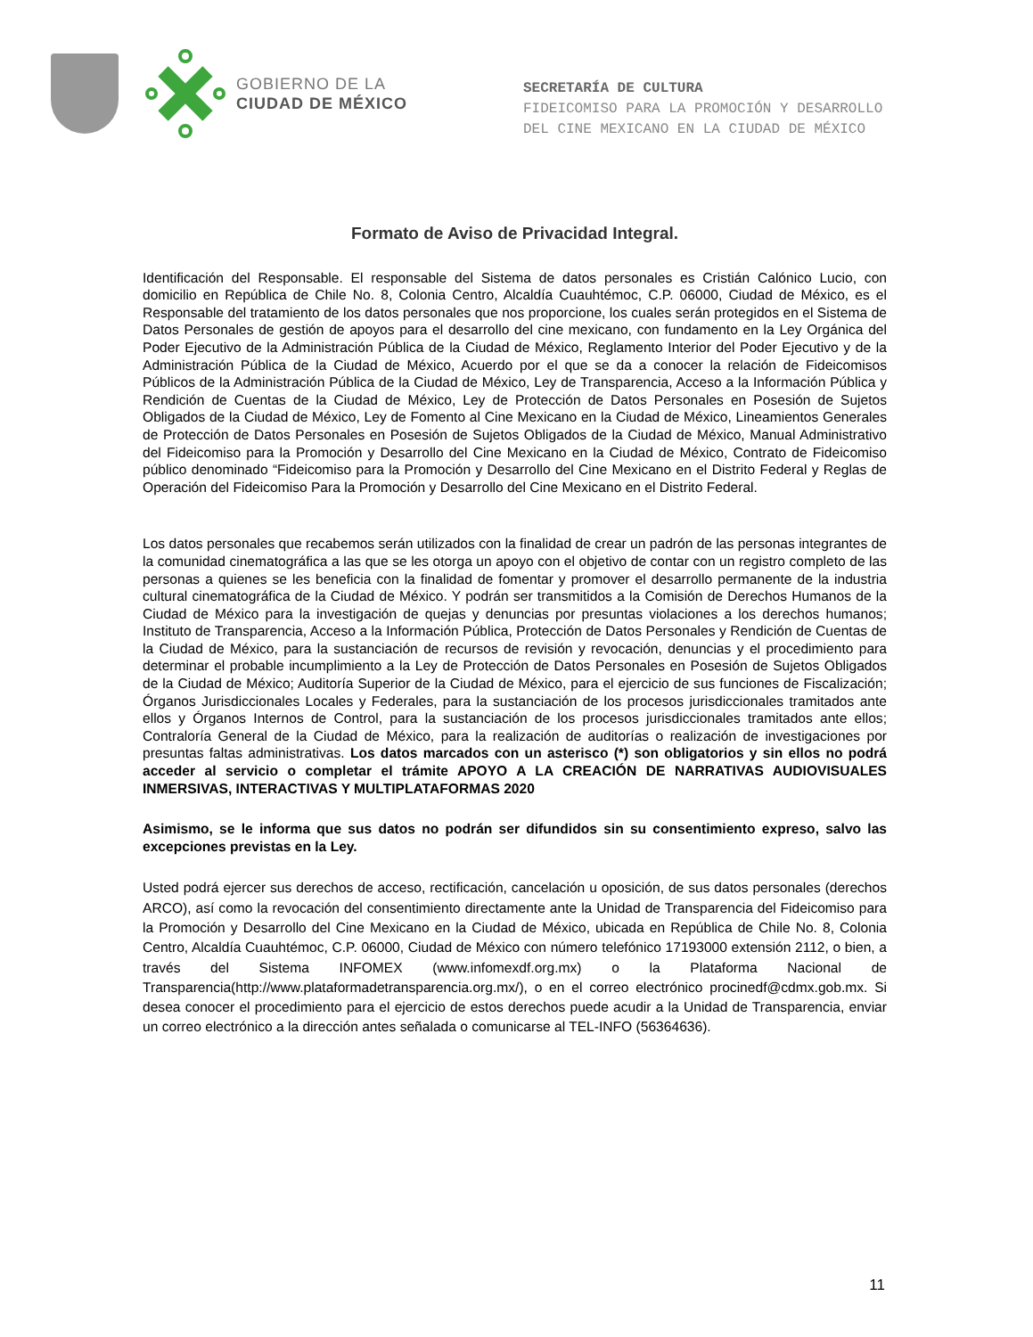GOBIERNO DE LA
CIUDAD DE MÉXICO
SECRETARÍA DE CULTURA
FIDEICOMISO PARA LA PROMOCIÓN Y DESARROLLO
DEL CINE MEXICANO EN LA CIUDAD DE MÉXICO
Formato de Aviso de Privacidad Integral.
Identificación del Responsable. El responsable del Sistema de datos personales es Cristián Calónico Lucio, con domicilio en República de Chile No. 8, Colonia Centro, Alcaldía Cuauhtémoc, C.P. 06000, Ciudad de México, es el Responsable del tratamiento de los datos personales que nos proporcione, los cuales serán protegidos en el Sistema de Datos Personales de gestión de apoyos para el desarrollo del cine mexicano, con fundamento en la Ley Orgánica del Poder Ejecutivo de la Administración Pública de la Ciudad de México, Reglamento Interior del Poder Ejecutivo y de la Administración Pública de la Ciudad de México, Acuerdo por el que se da a conocer la relación de Fideicomisos Públicos de la Administración Pública de la Ciudad de México, Ley de Transparencia, Acceso a la Información Pública y Rendición de Cuentas de la Ciudad de México, Ley de Protección de Datos Personales en Posesión de Sujetos Obligados de la Ciudad de México, Ley de Fomento al Cine Mexicano en la Ciudad de México, Lineamientos Generales de Protección de Datos Personales en Posesión de Sujetos Obligados de la Ciudad de México, Manual Administrativo del Fideicomiso para la Promoción y Desarrollo del Cine Mexicano en la Ciudad de México, Contrato de Fideicomiso público denominado “Fideicomiso para la Promoción y Desarrollo del Cine Mexicano en el Distrito Federal y Reglas de Operación del Fideicomiso Para la Promoción y Desarrollo del Cine Mexicano en el Distrito Federal.
Los datos personales que recabemos serán utilizados con la finalidad de crear un padrón de las personas integrantes de la comunidad cinematográfica a las que se les otorga un apoyo con el objetivo de contar con un registro completo de las personas a quienes se les beneficia con la finalidad de fomentar y promover el desarrollo permanente de la industria cultural cinematográfica de la Ciudad de México. Y podrán ser transmitidos a la Comisión de Derechos Humanos de la Ciudad de México para la investigación de quejas y denuncias por presuntas violaciones a los derechos humanos; Instituto de Transparencia, Acceso a la Información Pública, Protección de Datos Personales y Rendición de Cuentas de la Ciudad de México, para la sustanciación de recursos de revisión y revocación, denuncias y el procedimiento para determinar el probable incumplimiento a la Ley de Protección de Datos Personales en Posesión de Sujetos Obligados de la Ciudad de México; Auditoría Superior de la Ciudad de México, para el ejercicio de sus funciones de Fiscalización; Órganos Jurisdiccionales Locales y Federales, para la sustanciación de los procesos jurisdiccionales tramitados ante ellos y Órganos Internos de Control, para la sustanciación de los procesos jurisdiccionales tramitados ante ellos; Contraloría General de la Ciudad de México, para la realización de auditorías o realización de investigaciones por presuntas faltas administrativas. Los datos marcados con un asterisco (*) son obligatorios y sin ellos no podrá acceder al servicio o completar el trámite APOYO A LA CREACIÓN DE NARRATIVAS AUDIOVISUALES INMERSIVAS, INTERACTIVAS Y MULTIPLATAFORMAS 2020
Asimismo, se le informa que sus datos no podrán ser difundidos sin su consentimiento expreso, salvo las excepciones previstas en la Ley.
Usted podrá ejercer sus derechos de acceso, rectificación, cancelación u oposición, de sus datos personales (derechos ARCO), así como la revocación del consentimiento directamente ante la Unidad de Transparencia del Fideicomiso para la Promoción y Desarrollo del Cine Mexicano en la Ciudad de México, ubicada en República de Chile No. 8, Colonia Centro, Alcaldía Cuauhtémoc, C.P. 06000, Ciudad de México con número telefónico 17193000 extensión 2112, o bien, a través del Sistema INFOMEX (www.infomexdf.org.mx) o la Plataforma Nacional de Transparencia(http://www.plataformadetransparencia.org.mx/), o en el correo electrónico procinedf@cdmx.gob.mx. Si desea conocer el procedimiento para el ejercicio de estos derechos puede acudir a la Unidad de Transparencia, enviar un correo electrónico a la dirección antes señalada o comunicarse al TEL-INFO (56364636).
11